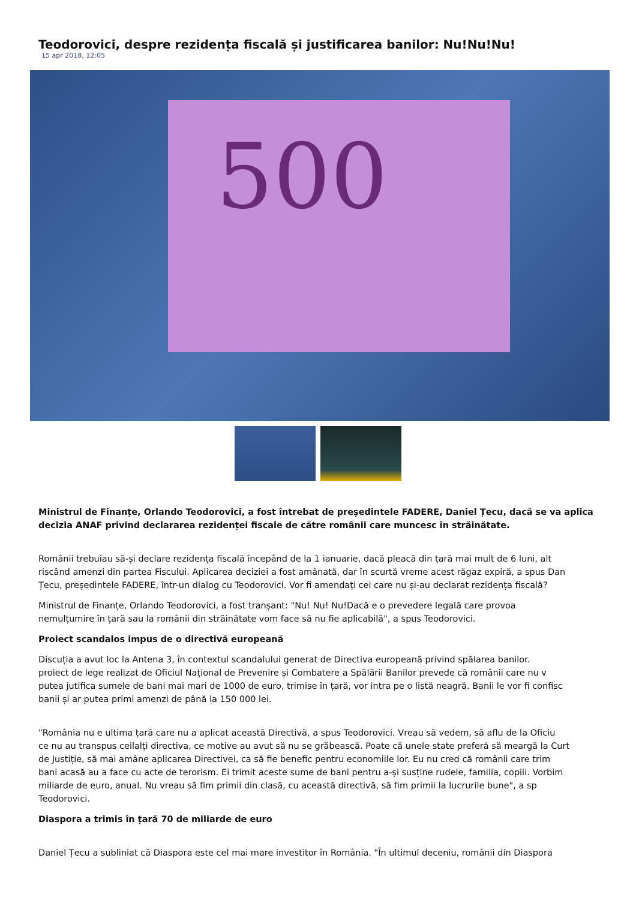Teodorovici, despre rezidența fiscală și justificarea banilor: Nu!Nu!Nu!
15 apr 2018, 12:05
500
Ministrul de Finanțe, Orlando Teodorovici, a fost întrebat de președintele FADERE, Daniel Țecu, dacă se va aplica
decizia ANAF privind declararea rezidenței fiscale de către românii care muncesc în străinătate.
Românii trebuiau să-și declare rezidența fiscală începând de la 1 ianuarie, dacă pleacă din țară mai mult de 6 luni, alt
riscând amenzi din partea Fiscului. Aplicarea deciziei a fost amânată, dar în scurtă vreme acest răgaz expiră, a spus Dan
Țecu, președintele FADERE, într-un dialog cu Teodorovici. Vor fi amendați cei care nu și-au declarat rezidența fiscală?
Ministrul de Finanțe, Orlando Teodorovici, a fost tranșant: "Nu! Nu! Nu!Dacă e o prevedere legală care provoa
nemulțumire în țară sau la românii din străinătate vom face să nu fie aplicabilă", a spus Teodorovici.
Proiect scandalos impus de o directivă europeană
Discuția a avut loc la Antena 3, în contextul scandalului generat de Directiva europeană privind spălarea banilor.
proiect de lege realizat de Oficiul Național de Prevenire și Combatere a Spălării Banilor prevede că românii care nu v
putea jutifica sumele de bani mai mari de 1000 de euro, trimise în țară, vor intra pe o listă neagră. Banii le vor fi confisc
banii și ar putea primi amenzi de până la 150 000 lei.
"România nu e ultima țară care nu a aplicat această Directivă, a spus Teodorovici. Vreau să vedem, să aflu de la Oficiu
ce nu au transpus ceilalți directiva, ce motive au avut să nu se grăbească. Poate că unele state preferă să meargă la Curt
de Justiție, să mai amâne aplicarea Directivei, ca să fie benefic pentru economiile lor. Eu nu cred că românii care trim
bani acasă au a face cu acte de terorism. Ei trimit aceste sume de bani pentru a-și susține rudele, familia, copiii. Vorbim
miliarde de euro, anual. Nu vreau să fim primii din clasă, cu această directivă, să fim primii la lucrurile bune", a sp
Teodorovici.
Diaspora a trimis în țară 70 de miliarde de euro
Daniel Țecu a subliniat că Diaspora este cel mai mare investitor în România. "În ultimul deceniu, românii din Diaspora